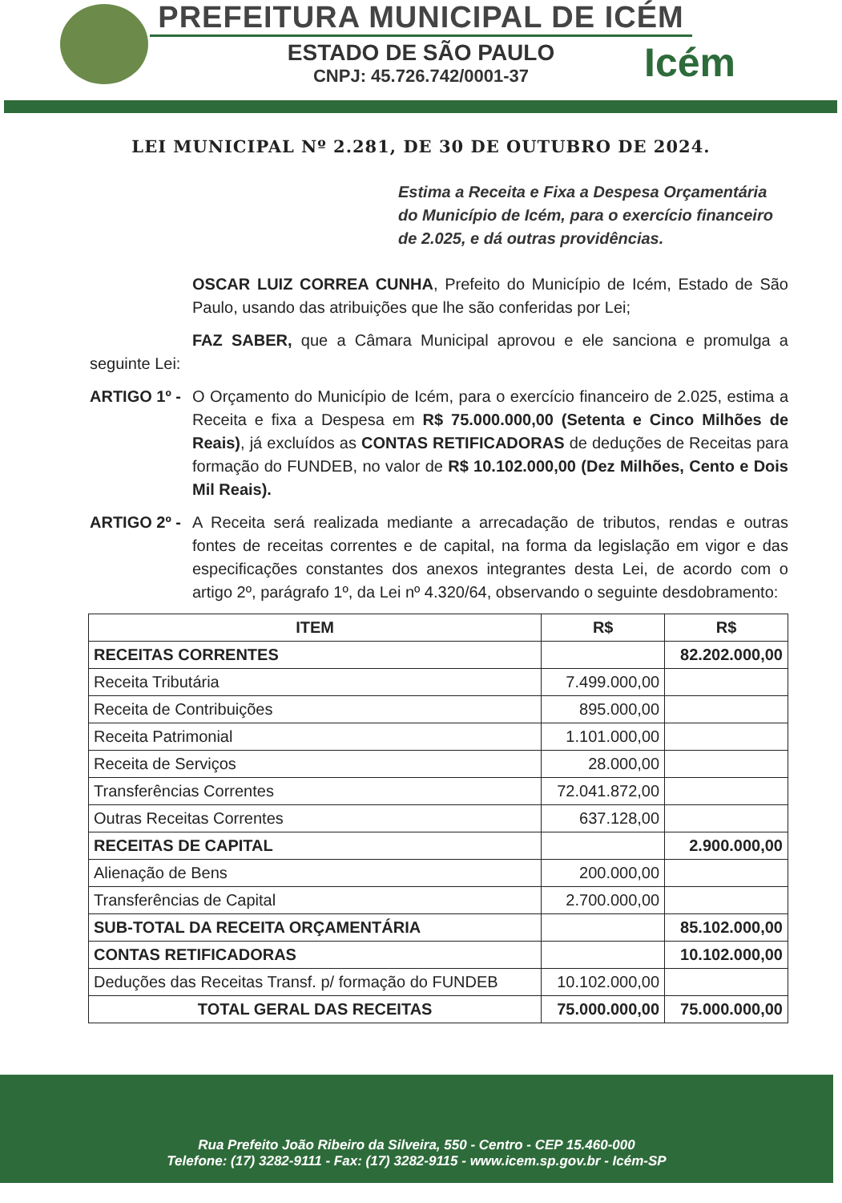Icém
PREFEITURA MUNICIPAL DE ICÉM
ESTADO DE SÃO PAULO
CNPJ: 45.726.742/0001-37
LEI MUNICIPAL Nº 2.281, DE 30 DE OUTUBRO DE 2024.
Estima a Receita e Fixa a Despesa Orçamentária do Município de Icém, para o exercício financeiro de 2.025, e dá outras providências.
OSCAR LUIZ CORREA CUNHA, Prefeito do Município de Icém, Estado de São Paulo, usando das atribuições que lhe são conferidas por Lei;
FAZ SABER, que a Câmara Municipal aprovou e ele sanciona e promulga a seguinte Lei:
ARTIGO 1º -
O Orçamento do Município de Icém, para o exercício financeiro de 2.025, estima a Receita e fixa a Despesa em R$ 75.000.000,00 (Setenta e Cinco Milhões de Reais), já excluídos as CONTAS RETIFICADORAS de deduções de Receitas para formação do FUNDEB, no valor de R$ 10.102.000,00 (Dez Milhões, Cento e Dois Mil Reais).
ARTIGO 2º -
A Receita será realizada mediante a arrecadação de tributos, rendas e outras fontes de receitas correntes e de capital, na forma da legislação em vigor e das especificações constantes dos anexos integrantes desta Lei, de acordo com o artigo 2º, parágrafo 1º, da Lei nº 4.320/64, observando o seguinte desdobramento:
| ITEM | R$ | R$ |
| --- | --- | --- |
| RECEITAS CORRENTES | | 82.202.000,00 |
| Receita Tributária | 7.499.000,00 | |
| Receita de Contribuições | 895.000,00 | |
| Receita Patrimonial | 1.101.000,00 | |
| Receita de Serviços | 28.000,00 | |
| Transferências Correntes | 72.041.872,00 | |
| Outras Receitas Correntes | 637.128,00 | |
| RECEITAS DE CAPITAL | | 2.900.000,00 |
| Alienação de Bens | 200.000,00 | |
| Transferências de Capital | 2.700.000,00 | |
| SUB-TOTAL DA RECEITA ORÇAMENTÁRIA | | 85.102.000,00 |
| CONTAS RETIFICADORAS | | 10.102.000,00 |
| Deduções das Receitas Transf. p/ formação do FUNDEB | 10.102.000,00 | |
| TOTAL GERAL DAS RECEITAS | 75.000.000,00 | 75.000.000,00 |
Rua Prefeito João Ribeiro da Silveira, 550 - Centro - CEP 15.460-000
Telefone: (17) 3282-9111 - Fax: (17) 3282-9115 - www.icem.sp.gov.br - Icém-SP